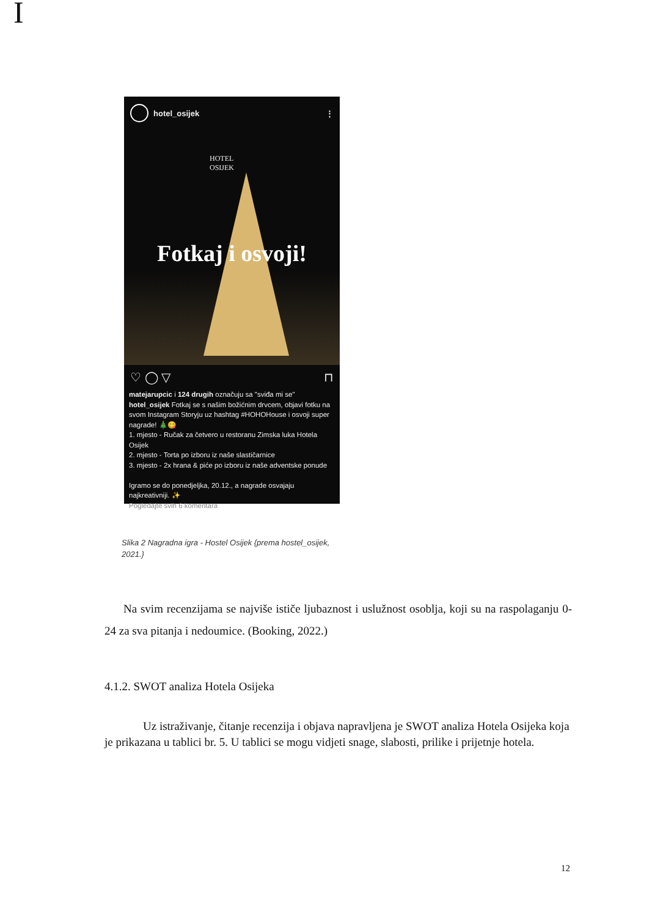I
hotel_osijek ⋮
HOTEL
OSIJEK
Fotkaj i osvoji!
♡ ◯ ▽ ⊓
matejarupcic i 124 drugih označuju sa "sviđa mi se"
hotel_osijek Fotkaj se s našim božićnim drvcem, objavi fotku na svom Instagram Storyju uz hashtag #HOHOHouse i osvoji super nagrade! 🎄😋
1. mjesto - Ručak za četvero u restoranu Zimska luka Hotela Osijek
2. mjesto - Torta po izboru iz naše slastičarnice
3. mjesto - 2x hrana & piće po izboru iz naše adventske ponude
Igramo se do ponedjeljka, 20.12., a nagrade osvajaju najkreativniji. ✨
Pogledajte svih 6 komentara
Slika 2 Nagradna igra - Hostel Osijek {prema hostel_osijek,
2021.}
Na svim recenzijama se najviše ističe ljubaznost i uslužnost osoblja, koji su na raspolaganju 0-24 za sva pitanja i nedoumice. (Booking, 2022.)
4.1.2. SWOT analiza Hotela Osijeka
Uz istraživanje, čitanje recenzija i objava napravljena je SWOT analiza Hotela Osijeka koja je prikazana u tablici br. 5. U tablici se mogu vidjeti snage, slabosti, prilike i prijetnje hotela.
12